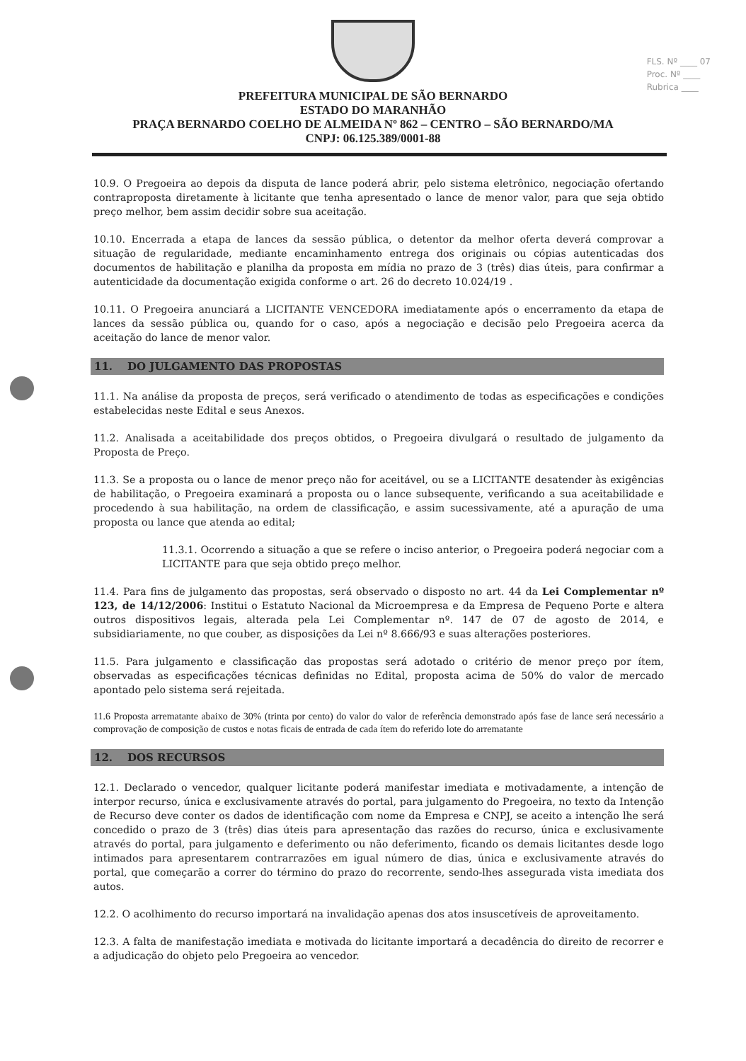FLS. Nº ____ 07
Proc. Nº ____
Rubrica ____
PREFEITURA MUNICIPAL DE SÃO BERNARDO
ESTADO DO MARANHÃO
PRAÇA BERNARDO COELHO DE ALMEIDA Nº 862 – CENTRO – SÃO BERNARDO/MA
CNPJ: 06.125.389/0001-88
10.9. O Pregoeira ao depois da disputa de lance poderá abrir, pelo sistema eletrônico, negociação ofertando contraproposta diretamente à licitante que tenha apresentado o lance de menor valor, para que seja obtido preço melhor, bem assim decidir sobre sua aceitação.
10.10. Encerrada a etapa de lances da sessão pública, o detentor da melhor oferta deverá comprovar a situação de regularidade, mediante encaminhamento entrega dos originais ou cópias autenticadas dos documentos de habilitação e planilha da proposta em mídia no prazo de 3 (três) dias úteis, para confirmar a autenticidade da documentação exigida conforme o art. 26 do decreto 10.024/19 .
10.11. O Pregoeira anunciará a LICITANTE VENCEDORA imediatamente após o encerramento da etapa de lances da sessão pública ou, quando for o caso, após a negociação e decisão pelo Pregoeira acerca da aceitação do lance de menor valor.
11. DO JULGAMENTO DAS PROPOSTAS
11.1. Na análise da proposta de preços, será verificado o atendimento de todas as especificações e condições estabelecidas neste Edital e seus Anexos.
11.2. Analisada a aceitabilidade dos preços obtidos, o Pregoeira divulgará o resultado de julgamento da Proposta de Preço.
11.3. Se a proposta ou o lance de menor preço não for aceitável, ou se a LICITANTE desatender às exigências de habilitação, o Pregoeira examinará a proposta ou o lance subsequente, verificando a sua aceitabilidade e procedendo à sua habilitação, na ordem de classificação, e assim sucessivamente, até a apuração de uma proposta ou lance que atenda ao edital;
11.3.1. Ocorrendo a situação a que se refere o inciso anterior, o Pregoeira poderá negociar com a LICITANTE para que seja obtido preço melhor.
11.4. Para fins de julgamento das propostas, será observado o disposto no art. 44 da Lei Complementar nº 123, de 14/12/2006: Institui o Estatuto Nacional da Microempresa e da Empresa de Pequeno Porte e altera outros dispositivos legais, alterada pela Lei Complementar nº. 147 de 07 de agosto de 2014, e subsidiariamente, no que couber, as disposições da Lei nº 8.666/93 e suas alterações posteriores.
11.5. Para julgamento e classificação das propostas será adotado o critério de menor preço por ítem, observadas as especificações técnicas definidas no Edital, proposta acima de 50% do valor de mercado apontado pelo sistema será rejeitada.
11.6 Proposta arrematante abaixo de 30% (trinta por cento) do valor do valor de referência demonstrado após fase de lance será necessário a comprovação de composição de custos e notas ficais de entrada de cada ítem do referido lote do arrematante
12. DOS RECURSOS
12.1. Declarado o vencedor, qualquer licitante poderá manifestar imediata e motivadamente, a intenção de interpor recurso, única e exclusivamente através do portal, para julgamento do Pregoeira, no texto da Intenção de Recurso deve conter os dados de identificação com nome da Empresa e CNPJ, se aceito a intenção lhe será concedido o prazo de 3 (três) dias úteis para apresentação das razões do recurso, única e exclusivamente através do portal, para julgamento e deferimento ou não deferimento, ficando os demais licitantes desde logo intimados para apresentarem contrarrazões em igual número de dias, única e exclusivamente através do portal, que começarão a correr do término do prazo do recorrente, sendo-lhes assegurada vista imediata dos autos.
12.2. O acolhimento do recurso importará na invalidação apenas dos atos insuscetíveis de aproveitamento.
12.3. A falta de manifestação imediata e motivada do licitante importará a decadência do direito de recorrer e a adjudicação do objeto pelo Pregoeira ao vencedor.